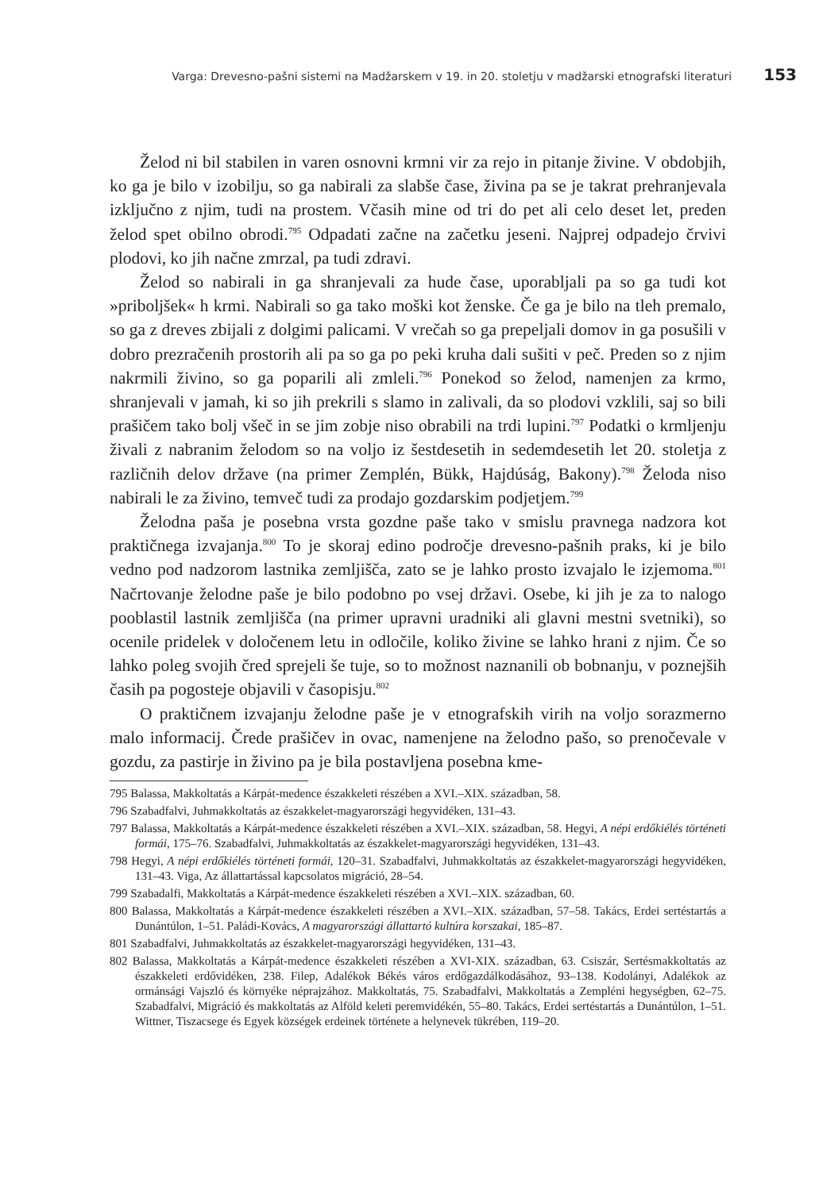Varga: Drevesno-pašni sistemi na Madžarskem v 19. in 20. stoletju v madžarski etnografski literaturi 153
Želod ni bil stabilen in varen osnovni krmni vir za rejo in pitanje živine. V obdobjih, ko ga je bilo v izobilju, so ga nabirali za slabše čase, živina pa se je takrat prehranjevala izključno z njim, tudi na prostem. Včasih mine od tri do pet ali celo deset let, preden želod spet obilno obrodi.<sup>795</sup> Odpadati začne na začetku jeseni. Najprej odpadejo črvivi plodovi, ko jih načne zmrzal, pa tudi zdravi.
Želod so nabirali in ga shranjevali za hude čase, uporabljali pa so ga tudi kot »priboljšek« h krmi. Nabirali so ga tako moški kot ženske. Če ga je bilo na tleh premalo, so ga z dreves zbijali z dolgimi palicami. V vrečah so ga prepeljali domov in ga posušili v dobro prezračenih prostorih ali pa so ga po peki kruha dali sušiti v peč. Preden so z njim nakrmili živino, so ga poparili ali zmleli.<sup>796</sup> Ponekod so želod, namenjen za krmo, shranjevali v jamah, ki so jih prekrili s slamo in zalivali, da so plodovi vzklili, saj so bili prašičem tako bolj všeč in se jim zobje niso obrabili na trdi lupini.<sup>797</sup> Podatki o krmljenju živali z nabranim želodom so na voljo iz šestdesetih in sedemdesetih let 20. stoletja z različnih delov države (na primer Zemplén, Bükk, Hajdúság, Bakony).<sup>798</sup> Želoda niso nabirali le za živino, temveč tudi za prodajo gozdarskim podjetjem.<sup>799</sup>
Želodna paša je posebna vrsta gozdne paše tako v smislu pravnega nadzora kot praktičnega izvajanja.<sup>800</sup> To je skoraj edino področje drevesno-pašnih praks, ki je bilo vedno pod nadzorom lastnika zemljišča, zato se je lahko prosto izvajalo le izjemoma.<sup>801</sup> Načrtovanje želodne paše je bilo podobno po vsej državi. Osebe, ki jih je za to nalogo pooblastil lastnik zemljišča (na primer upravni uradniki ali glavni mestni svetniki), so ocenile pridelek v določenem letu in odločile, koliko živine se lahko hrani z njim. Če so lahko poleg svojih čred sprejeli še tuje, so to možnost naznanili ob bobnanju, v poznejših časih pa pogosteje objavili v časopisju.<sup>802</sup>
O praktičnem izvajanju želodne paše je v etnografskih virih na voljo sorazmerno malo informacij. Črede prašičev in ovac, namenjene na želodno pašo, so prenočevale v gozdu, za pastirje in živino pa je bila postavljena posebna kme-
795 Balassa, Makkoltatás a Kárpát-medence északkeleti részében a XVI.–XIX. században, 58.
796 Szabadfalvi, Juhmakkoltatás az északkelet-magyarországi hegyvidéken, 131–43.
797 Balassa, Makkoltatás a Kárpát-medence északkeleti részében a XVI.–XIX. században, 58. Hegyi, A népi erdőkiélés történeti formái, 175–76. Szabadfalvi, Juhmakkoltatás az északkelet-magyarországi hegyvidéken, 131–43.
798 Hegyi, A népi erdőkiélés történeti formái, 120–31. Szabadfalvi, Juhmakkoltatás az északkelet-magyarországi hegyvidéken, 131–43. Viga, Az állattartással kapcsolatos migráció, 28–54.
799 Szabadalfi, Makkoltatás a Kárpát-medence északkeleti részében a XVI.–XIX. században, 60.
800 Balassa, Makkoltatás a Kárpát-medence északkeleti részében a XVI.–XIX. században, 57–58. Takács, Erdei sertéstartás a Dunántúlon, 1–51. Paládi-Kovács, A magyarországi állattartó kultúra korszakai, 185–87.
801 Szabadfalvi, Juhmakkoltatás az északkelet-magyarországi hegyvidéken, 131–43.
802 Balassa, Makkoltatás a Kárpát-medence északkeleti részében a XVI-XIX. században, 63. Csiszár, Sertésmakkoltatás az északkeleti erdővidéken, 238. Filep, Adalékok Békés város erdőgazdálkodásához, 93–138. Kodolányi, Adalékok az ormánsági Vajszló és környéke néprajzához. Makkoltatás, 75. Szabadfalvi, Makkoltatás a Zempléni hegységben, 62–75. Szabadfalvi, Migráció és makkoltatás az Alföld keleti peremvidékén, 55–80. Takács, Erdei sertéstartás a Dunántúlon, 1–51. Wittner, Tiszacsege és Egyek községek erdeinek története a helynevek tükrében, 119–20.